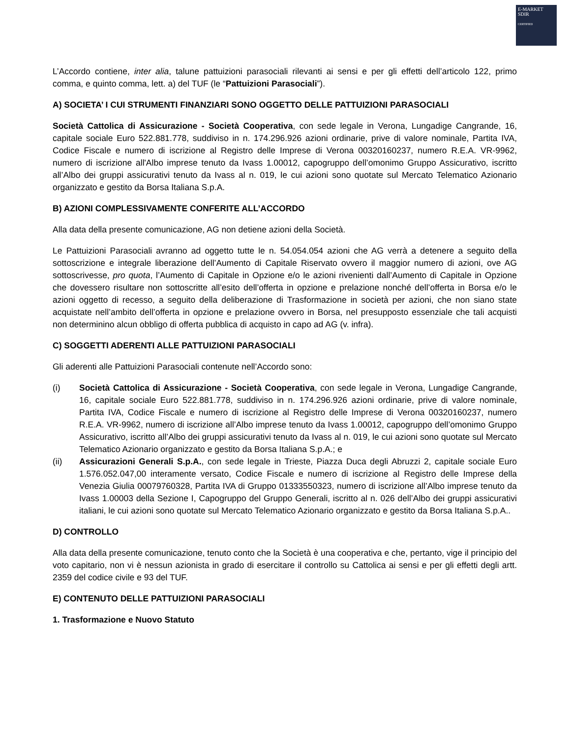E-MARKET
SDIR
CERTIFIED
L’Accordo contiene, inter alia, talune pattuizioni parasociali rilevanti ai sensi e per gli effetti dell’articolo 122, primo comma, e quinto comma, lett. a) del TUF (le “Pattuizioni Parasociali”).
A) SOCIETA’ I CUI STRUMENTI FINANZIARI SONO OGGETTO DELLE PATTUIZIONI PARASOCIALI
Società Cattolica di Assicurazione - Società Cooperativa, con sede legale in Verona, Lungadige Cangrande, 16, capitale sociale Euro 522.881.778, suddiviso in n. 174.296.926 azioni ordinarie, prive di valore nominale, Partita IVA, Codice Fiscale e numero di iscrizione al Registro delle Imprese di Verona 00320160237, numero R.E.A. VR-9962, numero di iscrizione all'Albo imprese tenuto da Ivass 1.00012, capogruppo dell’omonimo Gruppo Assicurativo, iscritto all’Albo dei gruppi assicurativi tenuto da Ivass al n. 019, le cui azioni sono quotate sul Mercato Telematico Azionario organizzato e gestito da Borsa Italiana S.p.A.
B) AZIONI COMPLESSIVAMENTE CONFERITE ALL’ACCORDO
Alla data della presente comunicazione, AG non detiene azioni della Società.
Le Pattuizioni Parasociali avranno ad oggetto tutte le n. 54.054.054 azioni che AG verrà a detenere a seguito della sottoscrizione e integrale liberazione dell’Aumento di Capitale Riservato ovvero il maggior numero di azioni, ove AG sottoscrivesse, pro quota, l’Aumento di Capitale in Opzione e/o le azioni rivenienti dall’Aumento di Capitale in Opzione che dovessero risultare non sottoscritte all’esito dell’offerta in opzione e prelazione nonché dell’offerta in Borsa e/o le azioni oggetto di recesso, a seguito della deliberazione di Trasformazione in società per azioni, che non siano state acquistate nell’ambito dell’offerta in opzione e prelazione ovvero in Borsa, nel presupposto essenziale che tali acquisti non determinino alcun obbligo di offerta pubblica di acquisto in capo ad AG (v. infra).
C) SOGGETTI ADERENTI ALLE PATTUIZIONI PARASOCIALI
Gli aderenti alle Pattuizioni Parasociali contenute nell’Accordo sono:
(i) Società Cattolica di Assicurazione - Società Cooperativa, con sede legale in Verona, Lungadige Cangrande, 16, capitale sociale Euro 522.881.778, suddiviso in n. 174.296.926 azioni ordinarie, prive di valore nominale, Partita IVA, Codice Fiscale e numero di iscrizione al Registro delle Imprese di Verona 00320160237, numero R.E.A. VR-9962, numero di iscrizione all’Albo imprese tenuto da Ivass 1.00012, capogruppo dell’omonimo Gruppo Assicurativo, iscritto all’Albo dei gruppi assicurativi tenuto da Ivass al n. 019, le cui azioni sono quotate sul Mercato Telematico Azionario organizzato e gestito da Borsa Italiana S.p.A.; e
(ii) Assicurazioni Generali S.p.A., con sede legale in Trieste, Piazza Duca degli Abruzzi 2, capitale sociale Euro 1.576.052.047,00 interamente versato, Codice Fiscale e numero di iscrizione al Registro delle Imprese della Venezia Giulia 00079760328, Partita IVA di Gruppo 01333550323, numero di iscrizione all’Albo imprese tenuto da Ivass 1.00003 della Sezione I, Capogruppo del Gruppo Generali, iscritto al n. 026 dell’Albo dei gruppi assicurativi italiani, le cui azioni sono quotate sul Mercato Telematico Azionario organizzato e gestito da Borsa Italiana S.p.A..
D) CONTROLLO
Alla data della presente comunicazione, tenuto conto che la Società è una cooperativa e che, pertanto, vige il principio del voto capitario, non vi è nessun azionista in grado di esercitare il controllo su Cattolica ai sensi e per gli effetti degli artt. 2359 del codice civile e 93 del TUF.
E) CONTENUTO DELLE PATTUIZIONI PARASOCIALI
1. Trasformazione e Nuovo Statuto